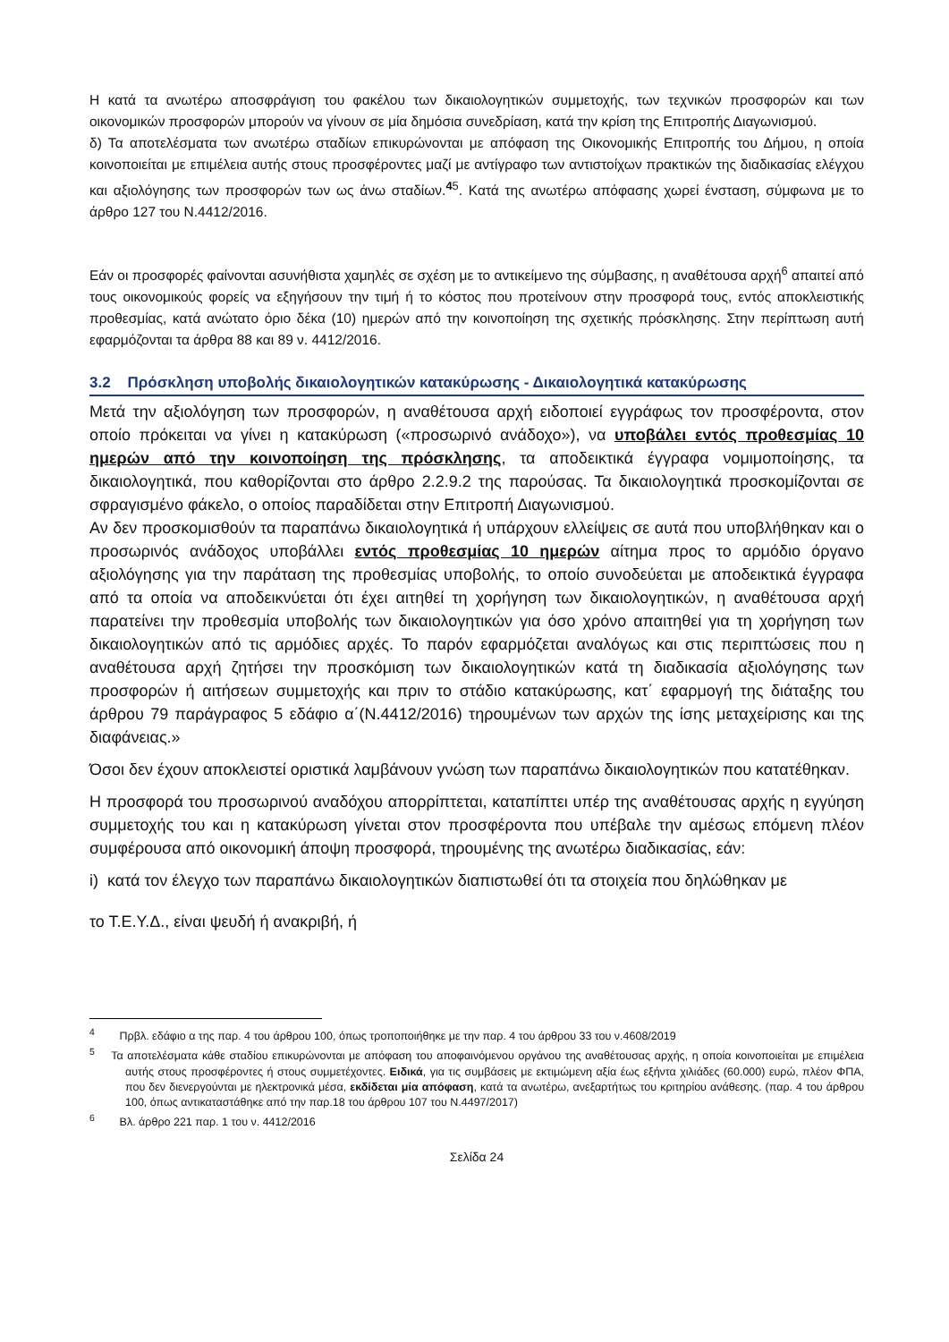Η κατά τα ανωτέρω αποσφράγιση του φακέλου των δικαιολογητικών συμμετοχής, των τεχνικών προσφορών και των οικονομικών προσφορών μπορούν να γίνουν σε μία δημόσια συνεδρίαση, κατά την κρίση της Επιτροπής Διαγωνισμού.
δ) Τα αποτελέσματα των ανωτέρω σταδίων επικυρώνονται με απόφαση της Οικονομικής Επιτροπής του Δήμου, η οποία κοινοποιείται με επιμέλεια αυτής στους προσφέροντες μαζί με αντίγραφο των αντιστοίχων πρακτικών της διαδικασίας ελέγχου και αξιολόγησης των προσφορών των ως άνω σταδίων.<sup>45</sup>. Κατά της ανωτέρω απόφασης χωρεί ένσταση, σύμφωνα με το άρθρο 127 του Ν.4412/2016.
Εάν οι προσφορές φαίνονται ασυνήθιστα χαμηλές σε σχέση με το αντικείμενο της σύμβασης, η αναθέτουσα αρχή<sup>6</sup> απαιτεί από τους οικονομικούς φορείς να εξηγήσουν την τιμή ή το κόστος που προτείνουν στην προσφορά τους, εντός αποκλειστικής προθεσμίας, κατά ανώτατο όριο δέκα (10) ημερών από την κοινοποίηση της σχετικής πρόσκλησης. Στην περίπτωση αυτή εφαρμόζονται τα άρθρα 88 και 89 ν. 4412/2016.
3.2 Πρόσκληση υποβολής δικαιολογητικών κατακύρωσης - Δικαιολογητικά κατακύρωσης
Μετά την αξιολόγηση των προσφορών, η αναθέτουσα αρχή ειδοποιεί εγγράφως τον προσφέροντα, στον οποίο πρόκειται να γίνει η κατακύρωση («προσωρινό ανάδοχο»), να υποβάλει εντός προθεσμίας 10 ημερών από την κοινοποίηση της πρόσκλησης, τα αποδεικτικά έγγραφα νομιμοποίησης, τα δικαιολογητικά, που καθορίζονται στο άρθρο 2.2.9.2 της παρούσας. Τα δικαιολογητικά προσκομίζονται σε σφραγισμένο φάκελο, ο οποίος παραδίδεται στην Επιτροπή Διαγωνισμού.
Αν δεν προσκομισθούν τα παραπάνω δικαιολογητικά ή υπάρχουν ελλείψεις σε αυτά που υποβλήθηκαν και ο προσωρινός ανάδοχος υποβάλλει εντός προθεσμίας 10 ημερών αίτημα προς το αρμόδιο όργανο αξιολόγησης για την παράταση της προθεσμίας υποβολής, το οποίο συνοδεύεται με αποδεικτικά έγγραφα από τα οποία να αποδεικνύεται ότι έχει αιτηθεί τη χορήγηση των δικαιολογητικών, η αναθέτουσα αρχή παρατείνει την προθεσμία υποβολής των δικαιολογητικών για όσο χρόνο απαιτηθεί για τη χορήγηση των δικαιολογητικών από τις αρμόδιες αρχές. Το παρόν εφαρμόζεται αναλόγως και στις περιπτώσεις που η αναθέτουσα αρχή ζητήσει την προσκόμιση των δικαιολογητικών κατά τη διαδικασία αξιολόγησης των προσφορών ή αιτήσεων συμμετοχής και πριν το στάδιο κατακύρωσης, κατ΄ εφαρμογή της διάταξης του άρθρου 79 παράγραφος 5 εδάφιο α΄(Ν.4412/2016) τηρουμένων των αρχών της ίσης μεταχείρισης και της διαφάνειας.»
Όσοι δεν έχουν αποκλειστεί οριστικά λαμβάνουν γνώση των παραπάνω δικαιολογητικών που κατατέθηκαν.
Η προσφορά του προσωρινού αναδόχου απορρίπτεται, καταπίπτει υπέρ της αναθέτουσας αρχής η εγγύηση συμμετοχής του και η κατακύρωση γίνεται στον προσφέροντα που υπέβαλε την αμέσως επόμενη πλέον συμφέρουσα από οικονομική άποψη προσφορά, τηρουμένης της ανωτέρω διαδικασίας, εάν:
i) κατά τον έλεγχο των παραπάνω δικαιολογητικών διαπιστωθεί ότι τα στοιχεία που δηλώθηκαν με
το Τ.Ε.Υ.Δ., είναι ψευδή ή ανακριβή, ή
<sup>4</sup> Πρβλ. εδάφιο α της παρ. 4 του άρθρου 100, όπως τροποποιήθηκε με την παρ. 4 του άρθρου 33 του ν.4608/2019
<sup>5</sup> Τα αποτελέσματα κάθε σταδίου επικυρώνονται με απόφαση του αποφαινόμενου οργάνου της αναθέτουσας αρχής, η οποία κοινοποιείται με επιμέλεια αυτής στους προσφέροντες ή στους συμμετέχοντες. Ειδικά, για τις συμβάσεις με εκτιμώμενη αξία έως εξήντα χιλιάδες (60.000) ευρώ, πλέον ΦΠΑ, που δεν διενεργούνται με ηλεκτρονικά μέσα, εκδίδεται μία απόφαση, κατά τα ανωτέρω, ανεξαρτήτως του κριτηρίου ανάθεσης. (παρ. 4 του άρθρου 100, όπως αντικαταστάθηκε από την παρ.18 του άρθρου 107 του Ν.4497/2017)
<sup>6</sup> Βλ. άρθρο 221 παρ. 1 του ν. 4412/2016
Σελίδα 24